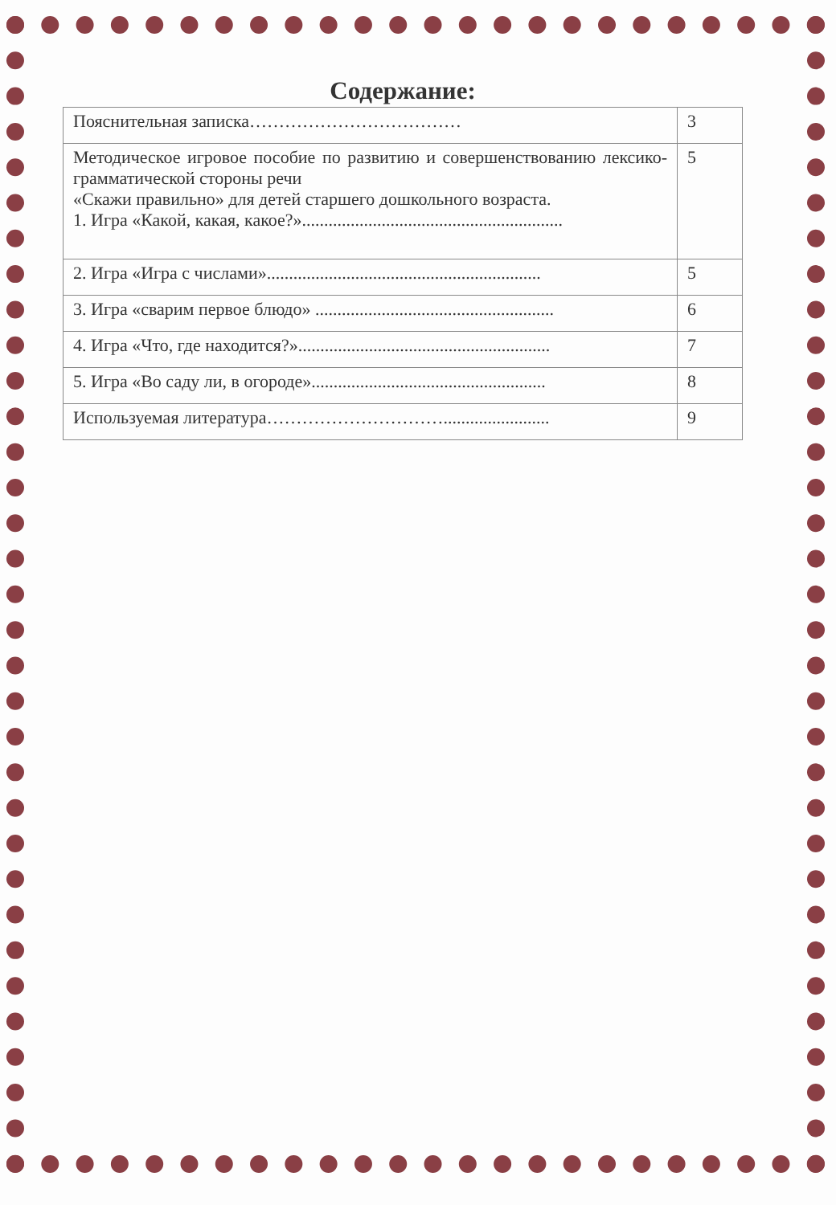Содержание:
| Пояснительная записка……………………………… | 3 |
| Методическое игровое пособие по развитию и совершенствованию лексико-грамматической стороны речи «Скажи правильно» для детей старшего дошкольного возраста. 1. Игра «Какой, какая, какое?»........................................................... | 5 |
| 2. Игра «Игра с числами».............................................................. | 5 |
| 3. Игра «сварим первое блюдо» ...................................................... | 6 |
| 4. Игра «Что, где находится?»......................................................... | 7 |
| 5. Игра «Во саду ли, в огороде»..................................................... | 8 |
| Используемая литература…………………………........................ | 9 |